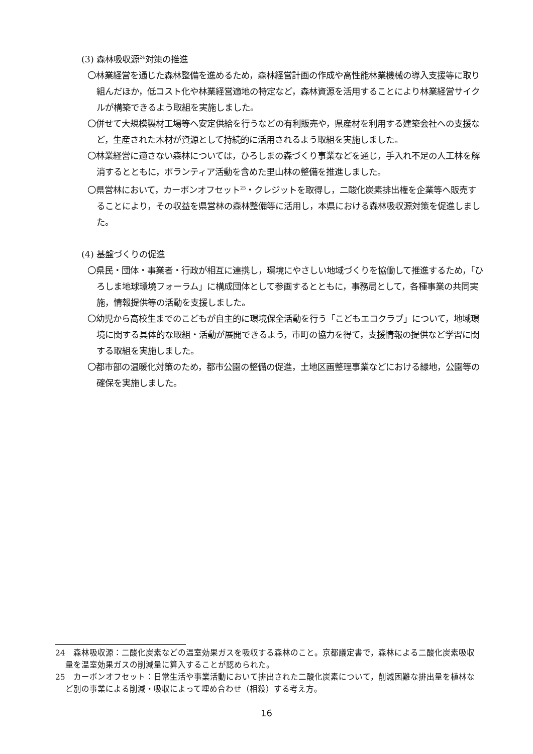(3) 森林吸収源<sup>24</sup>対策の推進
〇林業経営を通じた森林整備を進めるため，森林経営計画の作成や高性能林業機械の導入支援等に取り組んだほか，低コスト化や林業経営適地の特定など，森林資源を活用することにより林業経営サイクルが構築できるよう取組を実施しました。
〇併せて大規模製材工場等へ安定供給を行うなどの有利販売や，県産材を利用する建築会社への支援など，生産された木材が資源として持続的に活用されるよう取組を実施しました。
〇林業経営に適さない森林については，ひろしまの森づくり事業などを通じ，手入れ不足の人工林を解消するとともに，ボランティア活動を含めた里山林の整備を推進しました。
〇県営林において，カーボンオフセット<sup>25</sup>・クレジットを取得し，二酸化炭素排出権を企業等へ販売することにより，その収益を県営林の森林整備等に活用し，本県における森林吸収源対策を促進しました。
(4) 基盤づくりの促進
〇県民・団体・事業者・行政が相互に連携し，環境にやさしい地域づくりを協働して推進するため，「ひろしま地球環境フォーラム」に構成団体として参画するとともに，事務局として，各種事業の共同実施，情報提供等の活動を支援しました。
〇幼児から高校生までのこどもが自主的に環境保全活動を行う「こどもエコクラブ」について，地域環境に関する具体的な取組・活動が展開できるよう，市町の協力を得て，支援情報の提供など学習に関する取組を実施しました。
〇都市部の温暖化対策のため，都市公園の整備の促進，土地区画整理事業などにおける緑地，公園等の確保を実施しました。
24　森林吸収源：二酸化炭素などの温室効果ガスを吸収する森林のこと。京都議定書で，森林による二酸化炭素吸収量を温室効果ガスの削減量に算入することが認められた。
25　カーボンオフセット：日常生活や事業活動において排出された二酸化炭素について，削減困難な排出量を植林など別の事業による削減・吸収によって埋め合わせ（相殺）する考え方。
16